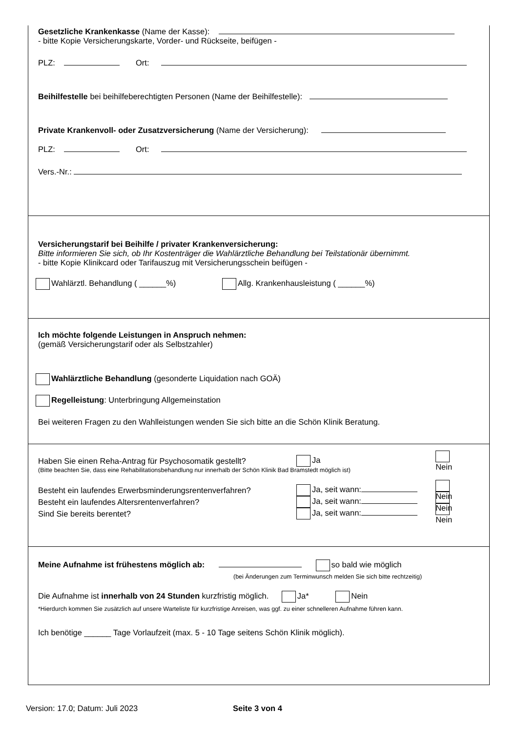Gesetzliche Krankenkasse (Name der Kasse):
- bitte Kopie Versicherungskarte, Vorder- und Rückseite, beifügen -
PLZ: Ort:
Beihilfestelle bei beihilfeberechtigten Personen (Name der Beihilfestelle):
Private Krankenvoll- oder Zusatzversicherung (Name der Versicherung):
PLZ: Ort:
Vers.-Nr.:
Versicherungstarif bei Beihilfe / privater Krankenversicherung:
Bitte informieren Sie sich, ob Ihr Kostenträger die Wahlärztliche Behandlung bei Teilstationär übernimmt.
- bitte Kopie Klinikcard oder Tarifauszug mit Versicherungsschein beifügen -
Wahlärztl. Behandlung ( ______%) Allg. Krankenhausleistung ( ______%)
Ich möchte folgende Leistungen in Anspruch nehmen:
(gemäß Versicherungstarif oder als Selbstzahler)
Wahlärztliche Behandlung (gesonderte Liquidation nach GOÄ)
Regelleistung: Unterbringung Allgemeinstation
Bei weiteren Fragen zu den Wahlleistungen wenden Sie sich bitte an die Schön Klinik Beratung.
Haben Sie einen Reha-Antrag für Psychosomatik gestellt? Ja Nein
(Bitte beachten Sie, dass eine Rehabilitationsbehandlung nur innerhalb der Schön Klinik Bad Bramstedt möglich ist)
Besteht ein laufendes Erwerbsminderungsrentenverfahren? Ja, seit wann: Nein
Besteht ein laufendes Altersrentenverfahren? Ja, seit wann: Nein
Sind Sie bereits berentet? Ja, seit wann: Nein
Meine Aufnahme ist frühestens möglich ab: so bald wie möglich
(bei Änderungen zum Terminwunsch melden Sie sich bitte rechtzeitig)
Die Aufnahme ist innerhalb von 24 Stunden kurzfristig möglich. Ja* Nein
*Hierdurch kommen Sie zusätzlich auf unsere Warteliste für kurzfristige Anreisen, was ggf. zu einer schnelleren Aufnahme führen kann.
Ich benötige ______ Tage Vorlaufzeit (max. 5 - 10 Tage seitens Schön Klinik möglich).
Version: 17.0; Datum: Juli 2023 Seite 3 von 4